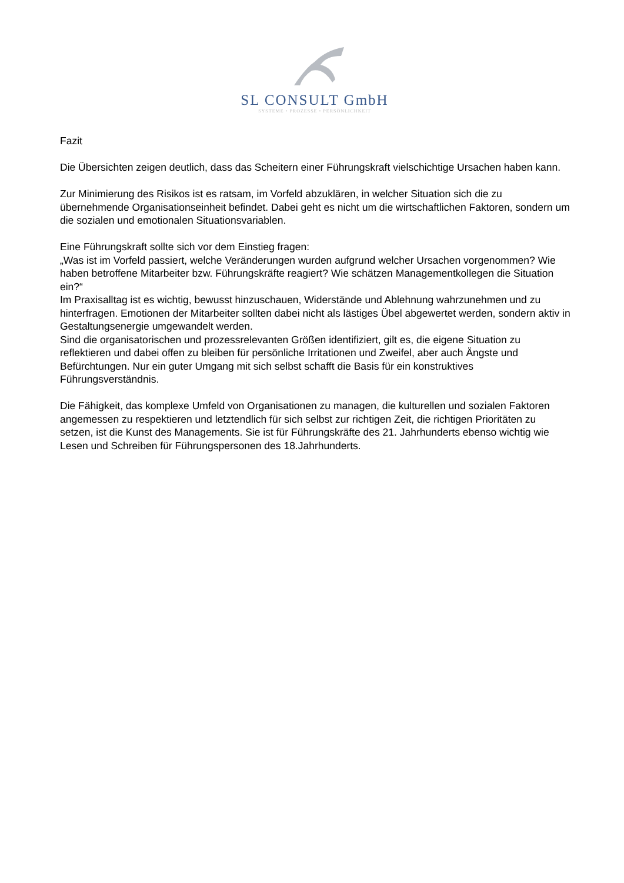SL CONSULT GmbH
SYSTEME • PROZESSE • PERSÖNLICHKEIT
Fazit
Die Übersichten zeigen deutlich, dass das Scheitern einer Führungskraft vielschichtige Ursachen haben kann.
Zur Minimierung des Risikos ist es ratsam, im Vorfeld abzuklären, in welcher Situation sich die zu übernehmende Organisationseinheit befindet. Dabei geht es nicht um die wirtschaftlichen Faktoren, sondern um die sozialen und emotionalen Situationsvariablen.
Eine Führungskraft sollte sich vor dem Einstieg fragen:
„Was ist im Vorfeld passiert, welche Veränderungen wurden aufgrund welcher Ursachen vorgenommen? Wie haben betroffene Mitarbeiter bzw. Führungskräfte reagiert? Wie schätzen Managementkollegen die Situation ein?“
Im Praxisalltag ist es wichtig, bewusst hinzuschauen, Widerstände und Ablehnung wahrzunehmen und zu hinterfragen. Emotionen der Mitarbeiter sollten dabei nicht als lästiges Übel abgewertet werden, sondern aktiv in Gestaltungsenergie umgewandelt werden.
Sind die organisatorischen und prozessrelevanten Größen identifiziert, gilt es, die eigene Situation zu reflektieren und dabei offen zu bleiben für persönliche Irritationen und Zweifel, aber auch Ängste und Befürchtungen. Nur ein guter Umgang mit sich selbst schafft die Basis für ein konstruktives Führungsverständnis.
Die Fähigkeit, das komplexe Umfeld von Organisationen zu managen, die kulturellen und sozialen Faktoren angemessen zu respektieren und letztendlich für sich selbst zur richtigen Zeit, die richtigen Prioritäten zu setzen, ist die Kunst des Managements. Sie ist für Führungskräfte des 21. Jahrhunderts ebenso wichtig wie Lesen und Schreiben für Führungspersonen des 18.Jahrhunderts.